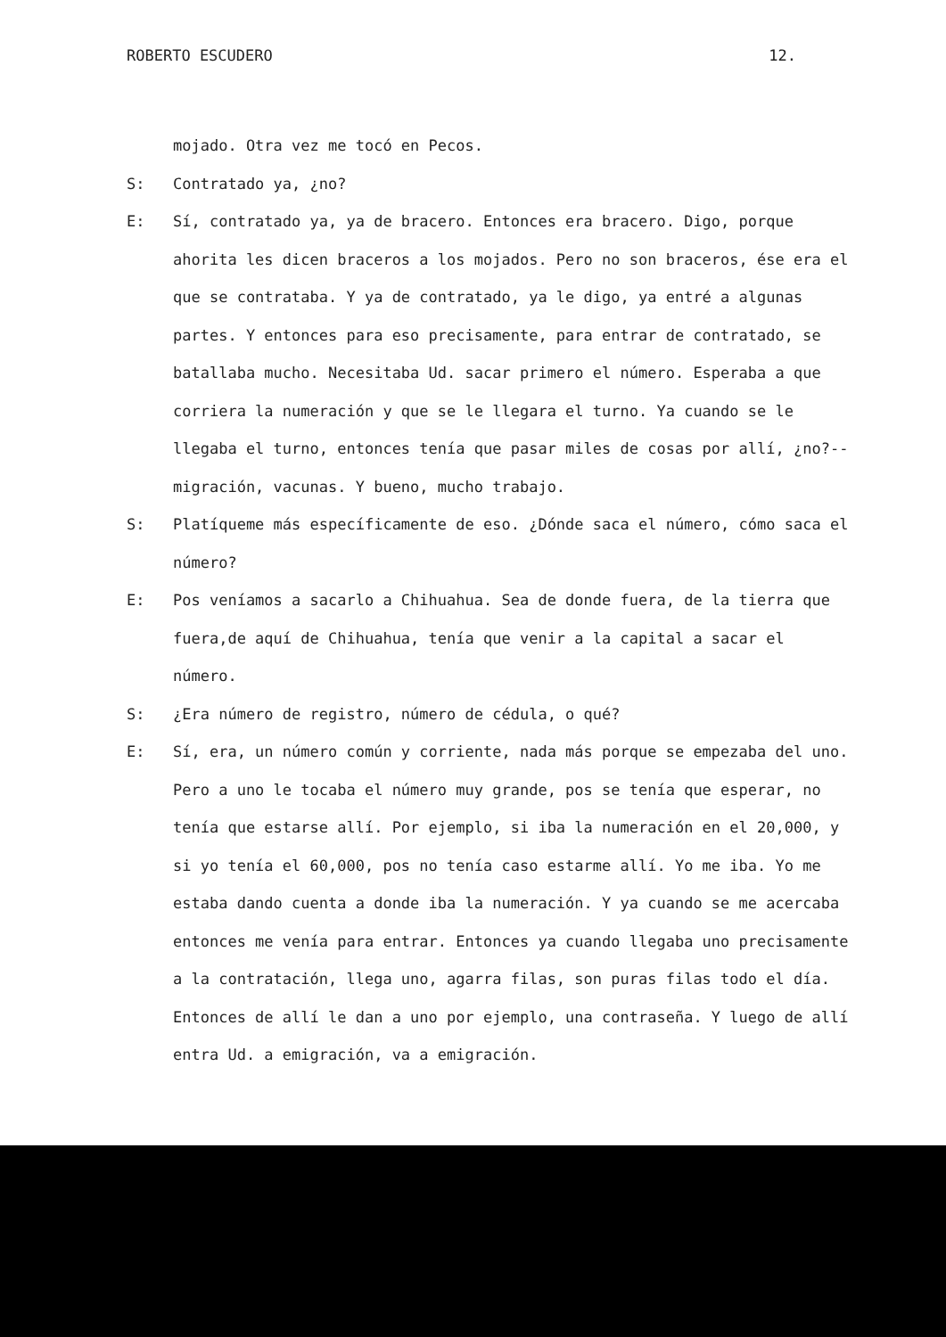ROBERTO ESCUDERO 12.
mojado. Otra vez me tocó en Pecos.
S: Contratado ya, ¿no?
E: Sí, contratado ya, ya de bracero. Entonces era bracero. Digo, porque ahorita les dicen braceros a los mojados. Pero no son braceros, ése era el que se contrataba. Y ya de contratado, ya le digo, ya entré a algunas partes. Y entonces para eso precisamente, para entrar de contratado, se batallaba mucho. Necesitaba Ud. sacar primero el número. Esperaba a que corriera la numeración y que se le llegara el turno. Ya cuando se le llegaba el turno, entonces tenía que pasar miles de cosas por allí, ¿no?--migración, vacunas. Y bueno, mucho trabajo.
S: Platíqueme más específicamente de eso. ¿Dónde saca el número, cómo saca el número?
E: Pos veníamos a sacarlo a Chihuahua. Sea de donde fuera, de la tierra que fuera,de aquí de Chihuahua, tenía que venir a la capital a sacar el número.
S: ¿Era número de registro, número de cédula, o qué?
E: Sí, era, un número común y corriente, nada más porque se empezaba del uno. Pero a uno le tocaba el número muy grande, pos se tenía que esperar, no tenía que estarse allí. Por ejemplo, si iba la numeración en el 20,000, y si yo tenía el 60,000, pos no tenía caso estarme allí. Yo me iba. Yo me estaba dando cuenta a donde iba la numeración. Y ya cuando se me acercaba entonces me venía para entrar. Entonces ya cuando llegaba uno precisamente a la contratación, llega uno, agarra filas, son puras filas todo el día. Entonces de allí le dan a uno por ejemplo, una contraseña. Y luego de allí entra Ud. a emigración, va a emigración.